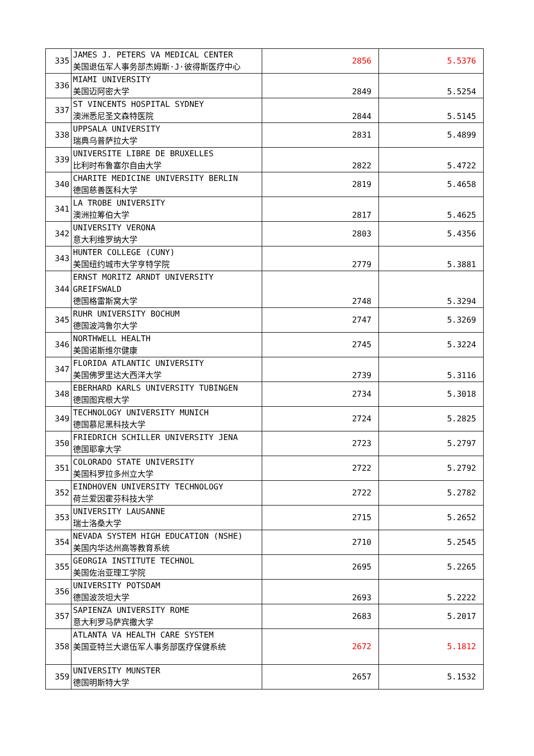| 335 | JAMES J. PETERS VA MEDICAL CENTER 美国退伍军人事务部杰姆斯·J·彼得斯医疗中心 | 2856 | 5.5376 |
| 336 | MIAMI UNIVERSITY 美国迈阿密大学 | 2849 | 5.5254 |
| 337 | ST VINCENTS HOSPITAL SYDNEY 澳洲悉尼圣文森特医院 | 2844 | 5.5145 |
| 338 | UPPSALA UNIVERSITY 瑞典乌普萨拉大学 | 2831 | 5.4899 |
| 339 | UNIVERSITE LIBRE DE BRUXELLES 比利时布鲁塞尔自由大学 | 2822 | 5.4722 |
| 340 | CHARITE MEDICINE UNIVERSITY BERLIN 德国慈善医科大学 | 2819 | 5.4658 |
| 341 | LA TROBE UNIVERSITY 澳洲拉筹伯大学 | 2817 | 5.4625 |
| 342 | UNIVERSITY VERONA 意大利维罗纳大学 | 2803 | 5.4356 |
| 343 | HUNTER COLLEGE (CUNY) 美国纽约城市大学亨特学院 | 2779 | 5.3881 |
| 344 | ERNST MORITZ ARNDT UNIVERSITY GREIFSWALD 德国格雷斯窝大学 | 2748 | 5.3294 |
| 345 | RUHR UNIVERSITY BOCHUM 德国波鸿鲁尔大学 | 2747 | 5.3269 |
| 346 | NORTHWELL HEALTH 美国诺斯维尔健康 | 2745 | 5.3224 |
| 347 | FLORIDA ATLANTIC UNIVERSITY 美国佛罗里达大西洋大学 | 2739 | 5.3116 |
| 348 | EBERHARD KARLS UNIVERSITY TUBINGEN 德国图宾根大学 | 2734 | 5.3018 |
| 349 | TECHNOLOGY UNIVERSITY MUNICH 德国慕尼黑科技大学 | 2724 | 5.2825 |
| 350 | FRIEDRICH SCHILLER UNIVERSITY JENA 德国耶拿大学 | 2723 | 5.2797 |
| 351 | COLORADO STATE UNIVERSITY 美国科罗拉多州立大学 | 2722 | 5.2792 |
| 352 | EINDHOVEN UNIVERSITY TECHNOLOGY 荷兰爱因霍芬科技大学 | 2722 | 5.2782 |
| 353 | UNIVERSITY LAUSANNE 瑞士洛桑大学 | 2715 | 5.2652 |
| 354 | NEVADA SYSTEM HIGH EDUCATION (NSHE) 美国内华达州高等教育系统 | 2710 | 5.2545 |
| 355 | GEORGIA INSTITUTE TECHNOL 美国佐治亚理工学院 | 2695 | 5.2265 |
| 356 | UNIVERSITY POTSDAM 德国波茨坦大学 | 2693 | 5.2222 |
| 357 | SAPIENZA UNIVERSITY ROME 意大利罗马萨宾撒大学 | 2683 | 5.2017 |
| 358 | ATLANTA VA HEALTH CARE SYSTEM 美国亚特兰大退伍军人事务部医疗保健系统 | 2672 | 5.1812 |
| 359 | UNIVERSITY MUNSTER 德国明斯特大学 | 2657 | 5.1532 |